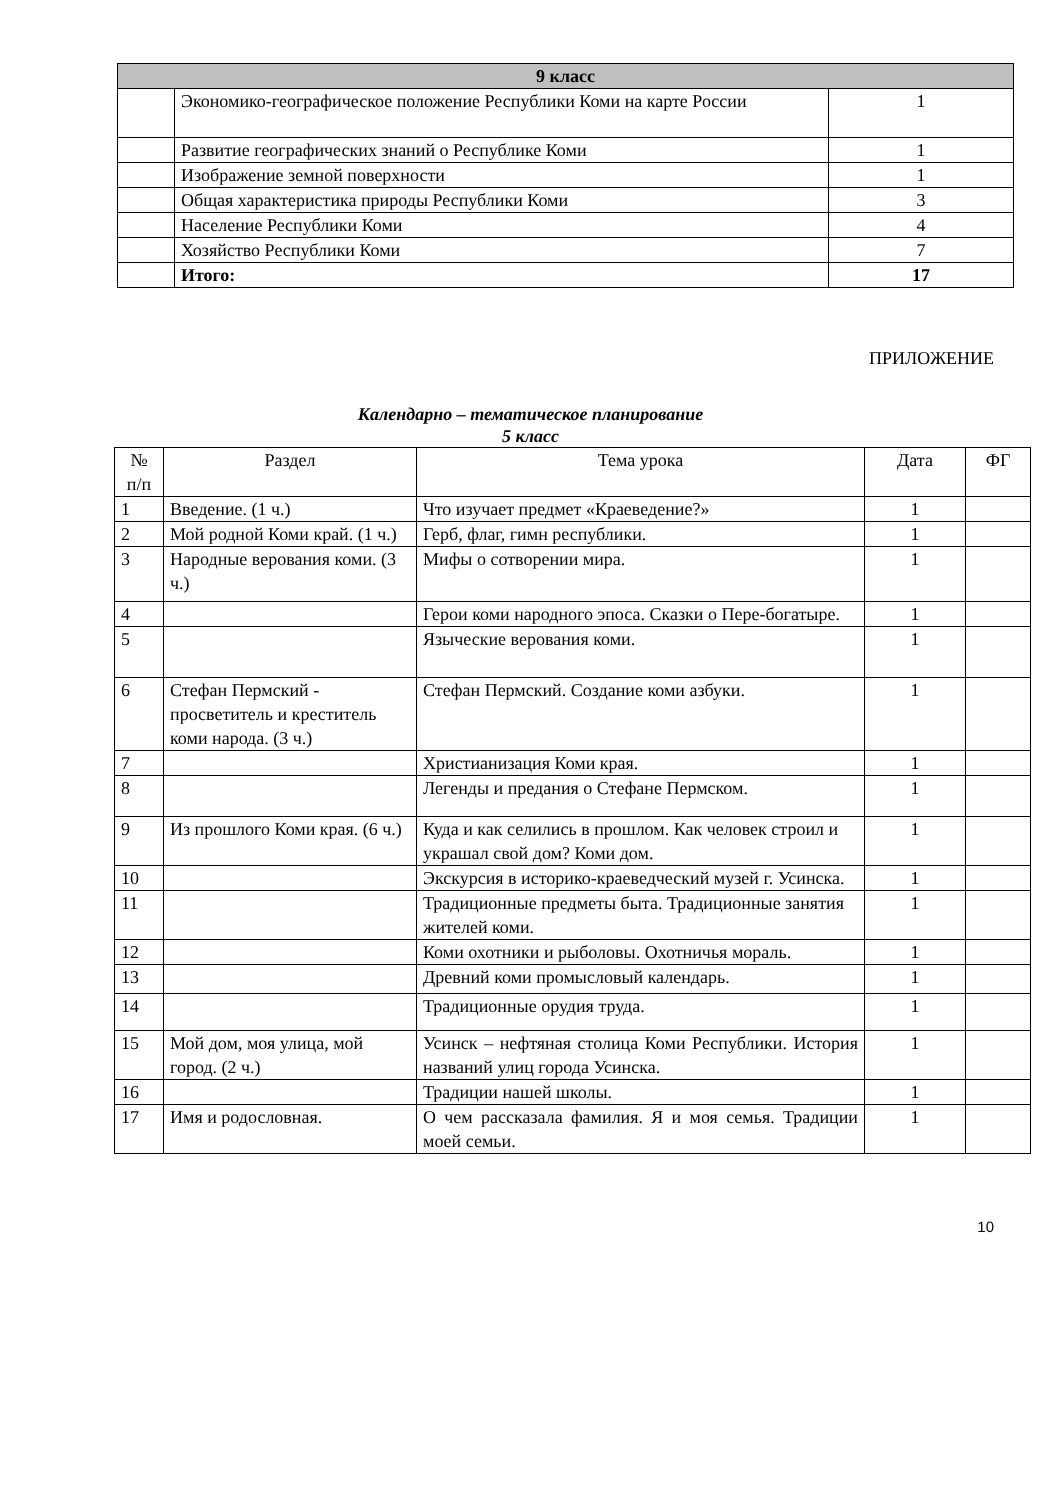| 9 класс | | |
| --- | --- | --- |
| | Экономико-географическое положение Республики Коми на карте России | 1 |
| | Развитие географических знаний о Республике Коми | 1 |
| | Изображение земной поверхности | 1 |
| | Общая характеристика природы Республики Коми | 3 |
| | Население Республики Коми | 4 |
| | Хозяйство Республики Коми | 7 |
| | Итого: | 17 |
ПРИЛОЖЕНИЕ
Календарно – тематическое планирование
5 класс
| № п/п | Раздел | Тема урока | Дата | ФГ |
| --- | --- | --- | --- | --- |
| 1 | Введение. (1 ч.) | Что изучает предмет «Краеведение?» | 1 | |
| 2 | Мой родной Коми край. (1 ч.) | Герб, флаг, гимн республики. | 1 | |
| 3 | Народные верования коми. (3 ч.) | Мифы о сотворении мира. | 1 | |
| 4 | | Герои коми народного эпоса. Сказки о Пере-богатыре. | 1 | |
| 5 | | Языческие верования коми. | 1 | |
| 6 | Стефан Пермский - просветитель и креститель коми народа. (3 ч.) | Стефан Пермский. Создание коми азбуки. | 1 | |
| 7 | | Христианизация Коми края. | 1 | |
| 8 | | Легенды и предания о Стефане Пермском. | 1 | |
| 9 | Из прошлого Коми края. (6 ч.) | Куда и как селились в прошлом. Как человек строил и украшал свой дом? Коми дом. | 1 | |
| 10 | | Экскурсия в историко-краеведческий музей г. Усинска. | 1 | |
| 11 | | Традиционные предметы быта. Традиционные занятия жителей коми. | 1 | |
| 12 | | Коми охотники и рыболовы. Охотничья мораль. | 1 | |
| 13 | | Древний коми промысловый календарь. | 1 | |
| 14 | | Традиционные орудия труда. | 1 | |
| 15 | Мой дом, моя улица, мой город. (2 ч.) | Усинск – нефтяная столица Коми Республики. История названий улиц города Усинска. | 1 | |
| 16 | | Традиции нашей школы. | 1 | |
| 17 | Имя и родословная. | О чем рассказала фамилия. Я и моя семья. Традиции моей семьи. | 1 | |
10